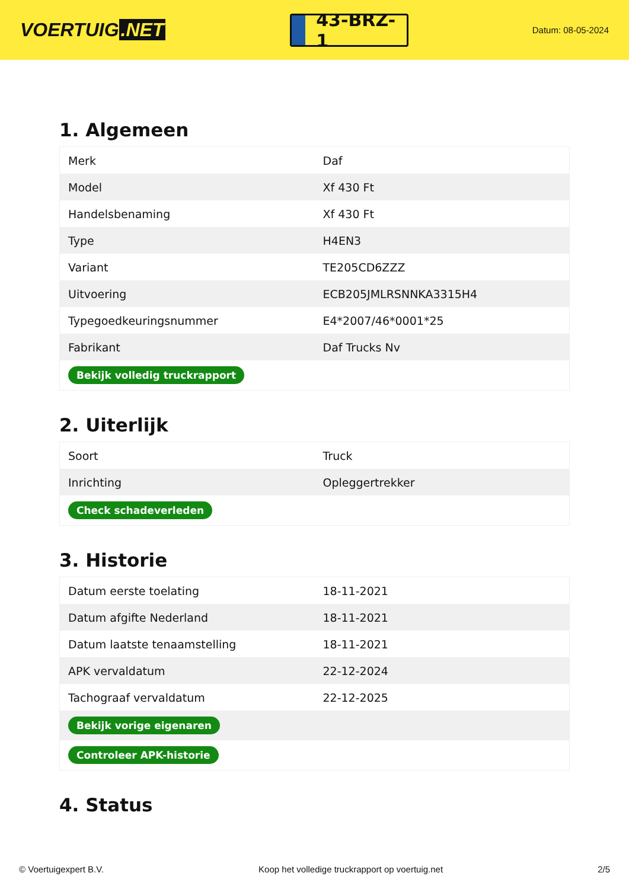VOERTUIG.NET
43-BRZ-1
Datum: 08-05-2024
1. Algemeen
| Merk | Daf |
| Model | Xf 430 Ft |
| Handelsbenaming | Xf 430 Ft |
| Type | H4EN3 |
| Variant | TE205CD6ZZZ |
| Uitvoering | ECB205JMLRSNNKA3315H4 |
| Typegoedkeuringsnummer | E4*2007/46*0001*25 |
| Fabrikant | Daf Trucks Nv |
| Bekijk volledig truckrapport | |
2. Uiterlijk
| Soort | Truck |
| Inrichting | Opleggertrekker |
| Check schadeverleden | |
3. Historie
| Datum eerste toelating | 18-11-2021 |
| Datum afgifte Nederland | 18-11-2021 |
| Datum laatste tenaamstelling | 18-11-2021 |
| APK vervaldatum | 22-12-2024 |
| Tachograaf vervaldatum | 22-12-2025 |
| Bekijk vorige eigenaren | |
| Controleer APK-historie | |
4. Status
© Voertuigexpert B.V. Koop het volledige truckrapport op voertuig.net 2/5